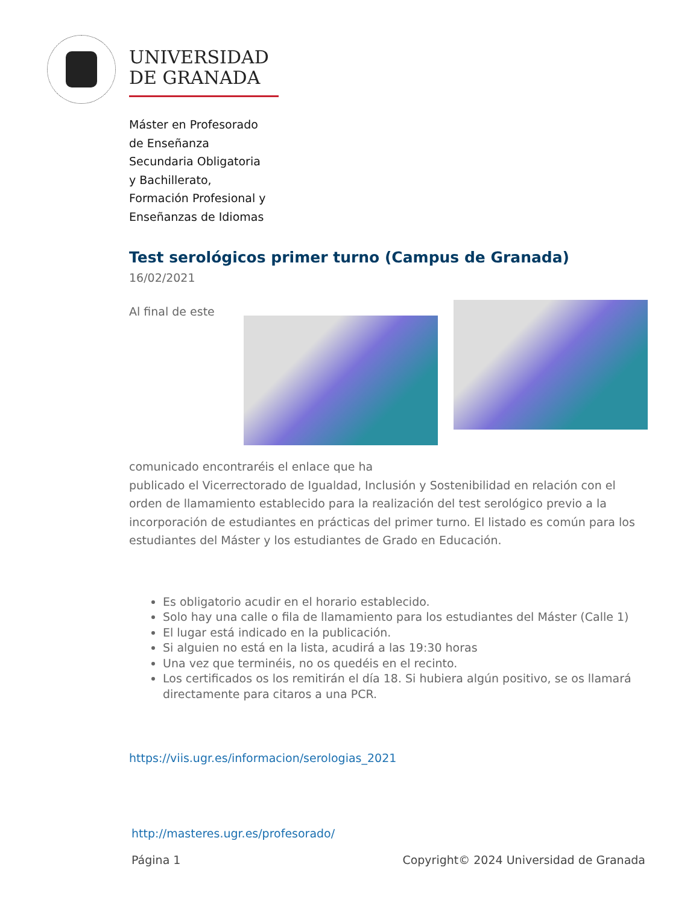UNIVERSIDAD
DE GRANADA
Máster en Profesorado
de Enseñanza
Secundaria Obligatoria
y Bachillerato,
Formación Profesional y
Enseñanzas de Idiomas
Test serológicos primer turno (Campus de Granada)
16/02/2021
Al final de este
comunicado encontraréis el enlace que ha
publicado el Vicerrectorado de Igualdad, Inclusión y Sostenibilidad en relación con el orden de llamamiento establecido para la realización del test serológico previo a la incorporación de estudiantes en prácticas del primer turno. El listado es común para los estudiantes del Máster y los estudiantes de Grado en Educación.
Es obligatorio acudir en el horario establecido.
Solo hay una calle o fila de llamamiento para los estudiantes del Máster (Calle 1)
El lugar está indicado en la publicación.
Si alguien no está en la lista, acudirá a las 19:30 horas
Una vez que terminéis, no os quedéis en el recinto.
Los certificados os los remitirán el día 18. Si hubiera algún positivo, se os llamará directamente para citaros a una PCR.
https://viis.ugr.es/informacion/serologias_2021
http://masteres.ugr.es/profesorado/
Página 1 Copyright© 2024 Universidad de Granada